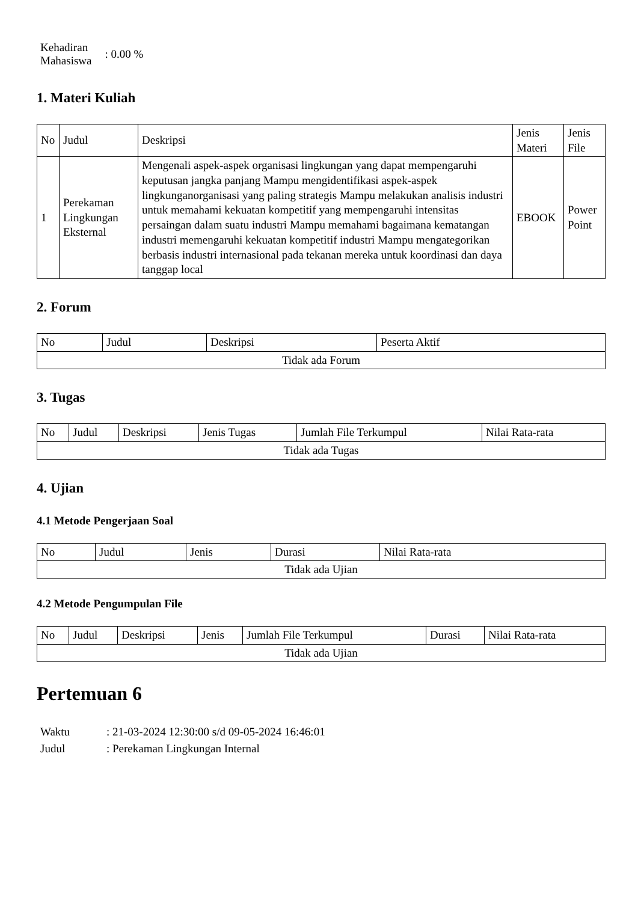| Kehadiran Mahasiswa | : 0.00 % |
1. Materi Kuliah
| No | Judul | Deskripsi | Jenis Materi | Jenis File |
| --- | --- | --- | --- | --- |
| 1 | Perekaman Lingkungan Eksternal | Mengenali aspek-aspek organisasi lingkungan yang dapat mempengaruhi keputusan jangka panjang Mampu mengidentifikasi aspek-aspek lingkunganorganisasi yang paling strategis Mampu melakukan analisis industri untuk memahami kekuatan kompetitif yang mempengaruhi intensitas persaingan dalam suatu industri Mampu memahami bagaimana kematangan industri memengaruhi kekuatan kompetitif industri Mampu mengategorikan berbasis industri internasional pada tekanan mereka untuk koordinasi dan daya tanggap local | EBOOK | Power Point |
2. Forum
| No | Judul | Deskripsi | Peserta Aktif |
| --- | --- | --- | --- |
| Tidak ada Forum | | | |
3. Tugas
| No | Judul | Deskripsi | Jenis Tugas | Jumlah File Terkumpul | Nilai Rata-rata |
| --- | --- | --- | --- | --- | --- |
| Tidak ada Tugas | | | | | |
4. Ujian
4.1 Metode Pengerjaan Soal
| No | Judul | Jenis | Durasi | Nilai Rata-rata |
| --- | --- | --- | --- | --- |
| Tidak ada Ujian | | | | |
4.2 Metode Pengumpulan File
| No | Judul | Deskripsi | Jenis | Jumlah File Terkumpul | Durasi | Nilai Rata-rata |
| --- | --- | --- | --- | --- | --- | --- |
| Tidak ada Ujian | | | | | | |
Pertemuan 6
| Waktu | : 21-03-2024 12:30:00 s/d 09-05-2024 16:46:01 |
| Judul | : Perekaman Lingkungan Internal |